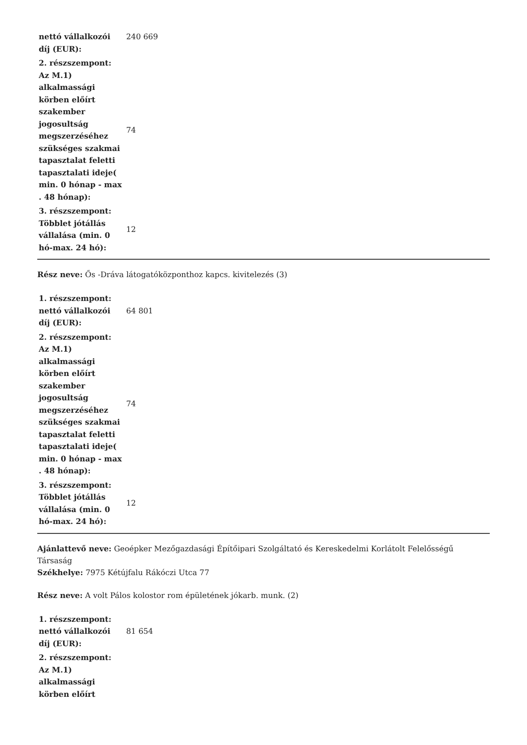| nettó vállalkozói díj (EUR): | 240 669 |
| 2. részszempont: Az M.1) alkalmassági körben előírt szakember jogosultság megszerzéséhez szükséges szakmai tapasztalat feletti tapasztalati ideje( min. 0 hónap - max . 48 hónap): | 74 |
| 3. részszempont: Többlet jótállás vállalása (min. 0 hó-max. 24 hó): | 12 |
Rész neve: Ős -Dráva látogatóközponthoz kapcs. kivitelezés (3)
| 1. részszempont: nettó vállalkozói díj (EUR): | 64 801 |
| 2. részszempont: Az M.1) alkalmassági körben előírt szakember jogosultság megszerzéséhez szükséges szakmai tapasztalat feletti tapasztalati ideje( min. 0 hónap - max . 48 hónap): | 74 |
| 3. részszempont: Többlet jótállás vállalása (min. 0 hó-max. 24 hó): | 12 |
Ajánlattevő neve: Geoépker Mezőgazdasági Építőipari Szolgáltató és Kereskedelmi Korlátolt Felelősségű Társaság
Székhelye: 7975 Kétújfalu Rákóczi Utca 77
Rész neve: A volt Pálos kolostor rom épületének jókarb. munk. (2)
| 1. részszempont: nettó vállalkozói díj (EUR): | 81 654 |
| 2. részszempont: Az M.1) alkalmassági körben előírt | |